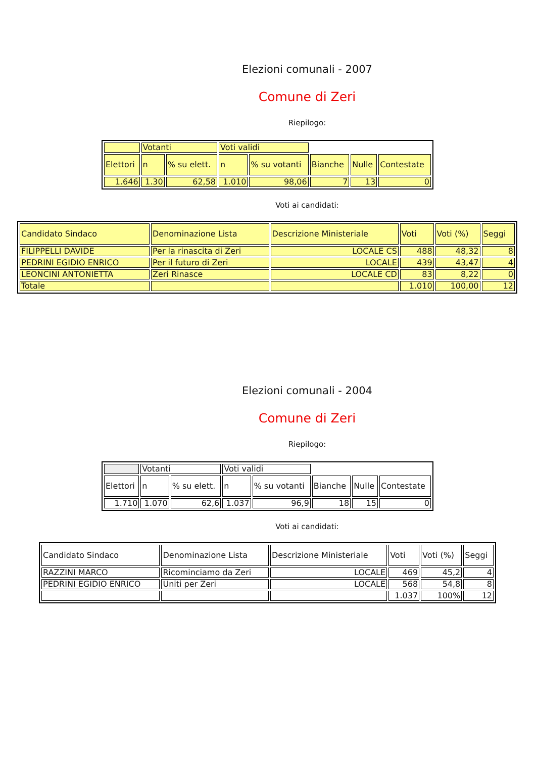Elezioni comunali - 2007
Comune di Zeri
Riepilogo:
| | Votanti | | Voti validi | | | | |
| Elettori | n | % su elett. | n | % su votanti | Bianche | Nulle | Contestate |
| 1.646 | 1.30 | 62,58 | 1.010 | 98,06 | 7 | 13 | 0 |
Voti ai candidati:
| Candidato Sindaco | Denominazione Lista | Descrizione Ministeriale | Voti | Voti (%) | Seggi |
| FILIPPELLI DAVIDE | Per la rinascita di Zeri | LOCALE CS | 488 | 48,32 | 8 |
| PEDRINI EGIDIO ENRICO | Per il futuro di Zeri | LOCALE | 439 | 43,47 | 4 |
| LEONCINI ANTONIETTA | Zeri Rinasce | LOCALE CD | 83 | 8,22 | 0 |
| Totale | | | 1.010 | 100,00 | 12 |
Elezioni comunali - 2004
Comune di Zeri
Riepilogo:
| | Votanti | | Voti validi | | | | |
| Elettori | n | % su elett. | n | % su votanti | Bianche | Nulle | Contestate |
| 1.710 | 1.070 | 62,6 | 1.037 | 96,9 | 18 | 15 | 0 |
Voti ai candidati:
| Candidato Sindaco | Denominazione Lista | Descrizione Ministeriale | Voti | Voti (%) | Seggi |
| RAZZINI MARCO | Ricominciamo da Zeri | LOCALE | 469 | 45,2 | 4 |
| PEDRINI EGIDIO ENRICO | Uniti per Zeri | LOCALE | 568 | 54,8 | 8 |
| | | | 1.037 | 100% | 12 |